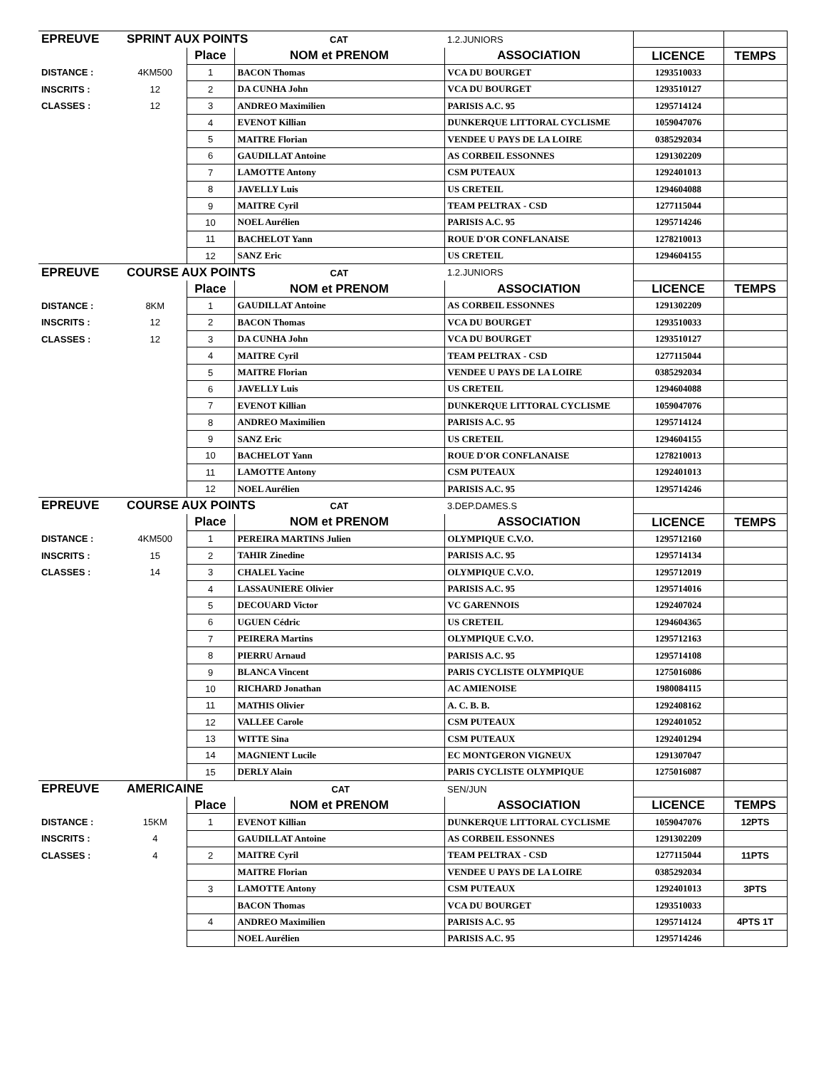| EPREUVE | SPRINT AUX POINTS CAT | | | 1.2.JUNIORS | | |
| | | Place | NOM et PRENOM | ASSOCIATION | LICENCE | TEMPS |
| DISTANCE : | 4KM500 | 1 | BACON Thomas | VCA DU BOURGET | 1293510033 | |
| INSCRITS : | 12 | 2 | DA CUNHA John | VCA DU BOURGET | 1293510127 | |
| CLASSES : | 12 | 3 | ANDREO Maximilien | PARISIS A.C. 95 | 1295714124 | |
| | | 4 | EVENOT Killian | DUNKERQUE LITTORAL CYCLISME | 1059047076 | |
| | | 5 | MAITRE Florian | VENDEE U PAYS DE LA LOIRE | 0385292034 | |
| | | 6 | GAUDILLAT Antoine | AS CORBEIL ESSONNES | 1291302209 | |
| | | 7 | LAMOTTE Antony | CSM PUTEAUX | 1292401013 | |
| | | 8 | JAVELLY Luis | US CRETEIL | 1294604088 | |
| | | 9 | MAITRE Cyril | TEAM PELTRAX - CSD | 1277115044 | |
| | | 10 | NOEL Aurélien | PARISIS A.C. 95 | 1295714246 | |
| | | 11 | BACHELOT Yann | ROUE D'OR CONFLANAISE | 1278210013 | |
| | | 12 | SANZ Eric | US CRETEIL | 1294604155 | |
| EPREUVE | COURSE AUX POINTS CAT | | | 1.2.JUNIORS | | |
| | | Place | NOM et PRENOM | ASSOCIATION | LICENCE | TEMPS |
| DISTANCE : | 8KM | 1 | GAUDILLAT Antoine | AS CORBEIL ESSONNES | 1291302209 | |
| INSCRITS : | 12 | 2 | BACON Thomas | VCA DU BOURGET | 1293510033 | |
| CLASSES : | 12 | 3 | DA CUNHA John | VCA DU BOURGET | 1293510127 | |
| | | 4 | MAITRE Cyril | TEAM PELTRAX - CSD | 1277115044 | |
| | | 5 | MAITRE Florian | VENDEE U PAYS DE LA LOIRE | 0385292034 | |
| | | 6 | JAVELLY Luis | US CRETEIL | 1294604088 | |
| | | 7 | EVENOT Killian | DUNKERQUE LITTORAL CYCLISME | 1059047076 | |
| | | 8 | ANDREO Maximilien | PARISIS A.C. 95 | 1295714124 | |
| | | 9 | SANZ Eric | US CRETEIL | 1294604155 | |
| | | 10 | BACHELOT Yann | ROUE D'OR CONFLANAISE | 1278210013 | |
| | | 11 | LAMOTTE Antony | CSM PUTEAUX | 1292401013 | |
| | | 12 | NOEL Aurélien | PARISIS A.C. 95 | 1295714246 | |
| EPREUVE | COURSE AUX POINTS CAT | | | 3.DEP.DAMES.S | | |
| | | Place | NOM et PRENOM | ASSOCIATION | LICENCE | TEMPS |
| DISTANCE : | 4KM500 | 1 | PEREIRA MARTINS Julien | OLYMPIQUE C.V.O. | 1295712160 | |
| INSCRITS : | 15 | 2 | TAHIR Zinedine | PARISIS A.C. 95 | 1295714134 | |
| CLASSES : | 14 | 3 | CHALEL Yacine | OLYMPIQUE C.V.O. | 1295712019 | |
| | | 4 | LASSAUNIERE Olivier | PARISIS A.C. 95 | 1295714016 | |
| | | 5 | DECOUARD Victor | VC GARENNOIS | 1292407024 | |
| | | 6 | UGUEN Cédric | US CRETEIL | 1294604365 | |
| | | 7 | PEIRERA Martins | OLYMPIQUE C.V.O. | 1295712163 | |
| | | 8 | PIERRU Arnaud | PARISIS A.C. 95 | 1295714108 | |
| | | 9 | BLANCA Vincent | PARIS CYCLISTE OLYMPIQUE | 1275016086 | |
| | | 10 | RICHARD Jonathan | AC AMIENOISE | 1980084115 | |
| | | 11 | MATHIS Olivier | A. C. B. B. | 1292408162 | |
| | | 12 | VALLEE Carole | CSM PUTEAUX | 1292401052 | |
| | | 13 | WITTE Sina | CSM PUTEAUX | 1292401294 | |
| | | 14 | MAGNIENT Lucile | EC MONTGERON VIGNEUX | 1291307047 | |
| | | 15 | DERLY Alain | PARIS CYCLISTE OLYMPIQUE | 1275016087 | |
| EPREUVE | AMERICAINE CAT | | | SEN/JUN | | |
| | | Place | NOM et PRENOM | ASSOCIATION | LICENCE | TEMPS |
| DISTANCE : | 15KM | 1 | EVENOT Killian | DUNKERQUE LITTORAL CYCLISME | 1059047076 | 12PTS |
| INSCRITS : | 4 | | GAUDILLAT Antoine | AS CORBEIL ESSONNES | 1291302209 | |
| CLASSES : | 4 | 2 | MAITRE Cyril | TEAM PELTRAX - CSD | 1277115044 | 11PTS |
| | | | MAITRE Florian | VENDEE U PAYS DE LA LOIRE | 0385292034 | |
| | | 3 | LAMOTTE Antony | CSM PUTEAUX | 1292401013 | 3PTS |
| | | | BACON Thomas | VCA DU BOURGET | 1293510033 | |
| | | 4 | ANDREO Maximilien | PARISIS A.C. 95 | 1295714124 | 4PTS 1T |
| | | | NOEL Aurélien | PARISIS A.C. 95 | 1295714246 | |